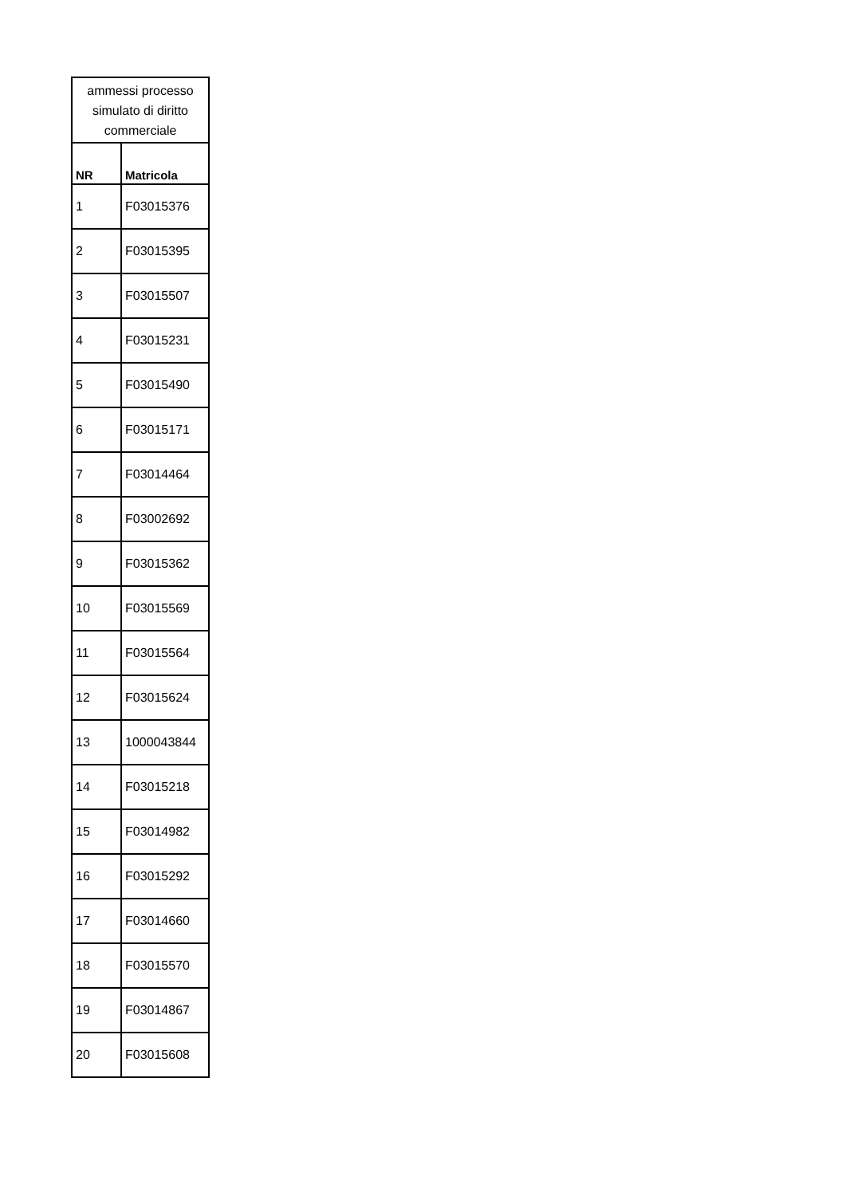| ammessi processo simulato di diritto commerciale | |
| --- | --- |
| NR | Matricola |
| 1 | F03015376 |
| 2 | F03015395 |
| 3 | F03015507 |
| 4 | F03015231 |
| 5 | F03015490 |
| 6 | F03015171 |
| 7 | F03014464 |
| 8 | F03002692 |
| 9 | F03015362 |
| 10 | F03015569 |
| 11 | F03015564 |
| 12 | F03015624 |
| 13 | 1000043844 |
| 14 | F03015218 |
| 15 | F03014982 |
| 16 | F03015292 |
| 17 | F03014660 |
| 18 | F03015570 |
| 19 | F03014867 |
| 20 | F03015608 |